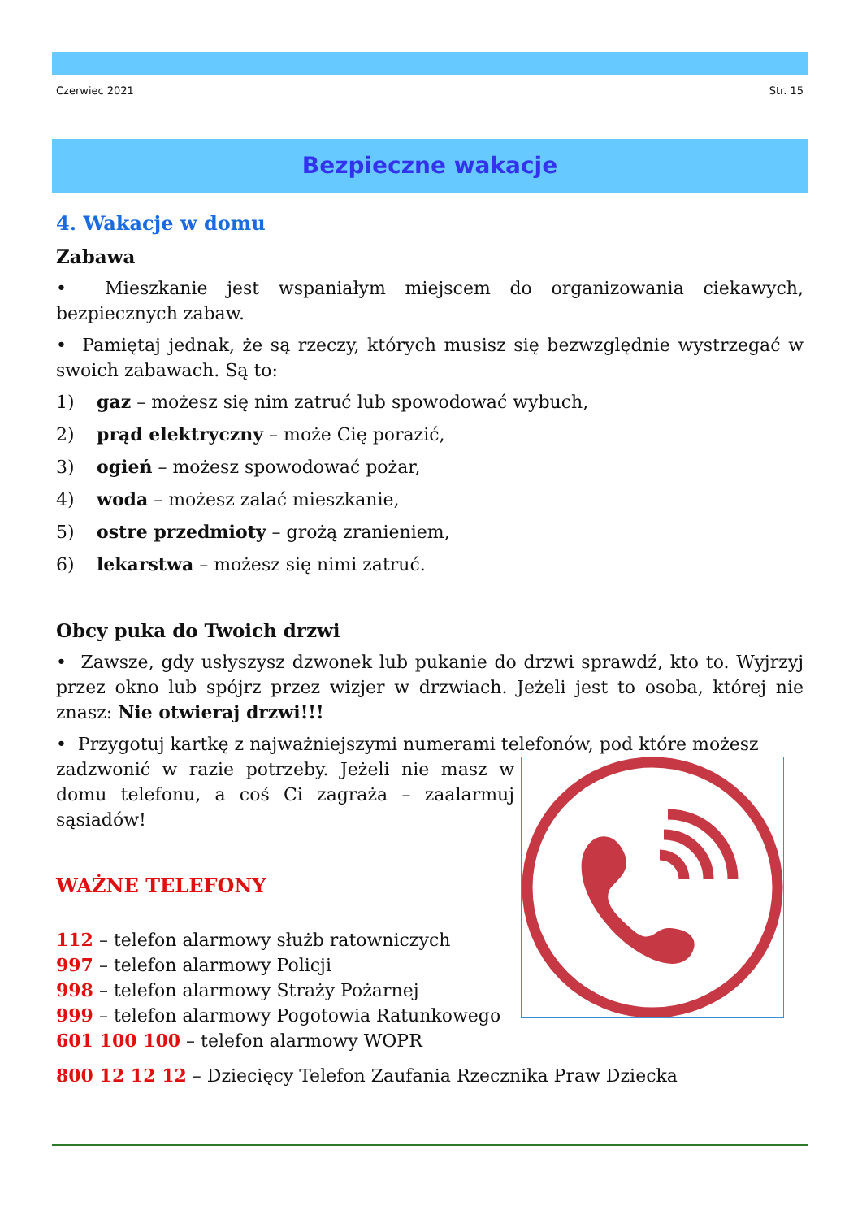Czerwiec 2021 Str. 15
Bezpieczne wakacje
4. Wakacje w domu
Zabawa
• Mieszkanie jest wspaniałym miejscem do organizowania ciekawych, bezpiecznych zabaw.
• Pamiętaj jednak, że są rzeczy, których musisz się bezwzględnie wystrzegać w swoich zabawach. Są to:
1) gaz – możesz się nim zatruć lub spowodować wybuch,
2) prąd elektryczny – może Cię porazić,
3) ogień – możesz spowodować pożar,
4) woda – możesz zalać mieszkanie,
5) ostre przedmioty – grożą zranieniem,
6) lekarstwa – możesz się nimi zatruć.
Obcy puka do Twoich drzwi
• Zawsze, gdy usłyszysz dzwonek lub pukanie do drzwi sprawdź, kto to. Wyjrzyj przez okno lub spójrz przez wizjer w drzwiach. Jeżeli jest to osoba, której nie znasz: Nie otwieraj drzwi!!!
• Przygotuj kartkę z najważniejszymi numerami telefonów, pod które możesz
zadzwonić w razie potrzeby. Jeżeli nie masz w domu telefonu, a coś Ci zagraża – zaalarmuj sąsiadów!
WAŻNE TELEFONY
112 – telefon alarmowy służb ratowniczych
997 – telefon alarmowy Policji
998 – telefon alarmowy Straży Pożarnej
999 – telefon alarmowy Pogotowia Ratunkowego
601 100 100 – telefon alarmowy WOPR
800 12 12 12 – Dziecięcy Telefon Zaufania Rzecznika Praw Dziecka